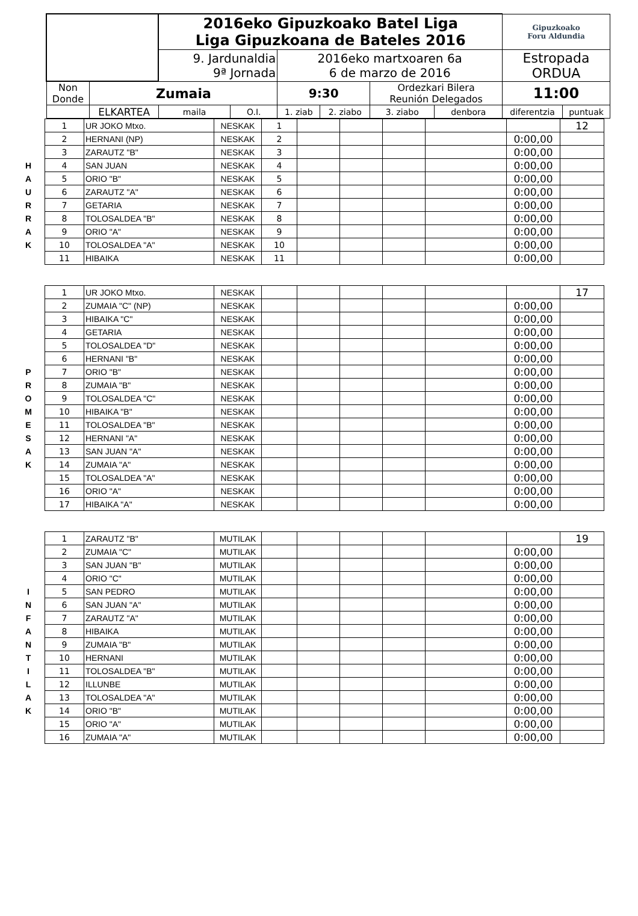| | | 2016eko Gipuzkoako Batel Liga Liga Gipuzkoana de Bateles 2016 | | | | | | Gipuzkoako Foru Aldundia | |
| | | 9. Jardunaldia 9ª Jornada | | 2016eko martxoaren 6a 6 de marzo de 2016 | | | | Estropada ORDUA | |
| Non Donde | Zumaia | | | 9:30 | | Ordezkari Bilera Reunión Delegados | | 11:00 | |
| | ELKARTEA | maila | O.I. | 1. ziab | 2. ziabo | 3. ziabo | denbora | diferentzia | puntuak |
| | 1 | UR JOKO Mtxo. | NESKAK | 1 | | | | | | 12 |
| | 2 | HERNANI (NP) | NESKAK | 2 | | | | | 0:00,00 | |
| | 3 | ZARAUTZ "B" | NESKAK | 3 | | | | | 0:00,00 | |
| H | 4 | SAN JUAN | NESKAK | 4 | | | | | 0:00,00 | |
| A | 5 | ORIO "B" | NESKAK | 5 | | | | | 0:00,00 | |
| U | 6 | ZARAUTZ "A" | NESKAK | 6 | | | | | 0:00,00 | |
| R | 7 | GETARIA | NESKAK | 7 | | | | | 0:00,00 | |
| R | 8 | TOLOSALDEA "B" | NESKAK | 8 | | | | | 0:00,00 | |
| A | 9 | ORIO "A" | NESKAK | 9 | | | | | 0:00,00 | |
| K | 10 | TOLOSALDEA "A" | NESKAK | 10 | | | | | 0:00,00 | |
| | 11 | HIBAIKA | NESKAK | 11 | | | | | 0:00,00 | |
| | 1 | UR JOKO Mtxo. | NESKAK | | | | | | | 17 |
| | 2 | ZUMAIA "C" (NP) | NESKAK | | | | | | 0:00,00 | |
| | 3 | HIBAIKA "C" | NESKAK | | | | | | 0:00,00 | |
| | 4 | GETARIA | NESKAK | | | | | | 0:00,00 | |
| | 5 | TOLOSALDEA "D" | NESKAK | | | | | | 0:00,00 | |
| | 6 | HERNANI "B" | NESKAK | | | | | | 0:00,00 | |
| P | 7 | ORIO "B" | NESKAK | | | | | | 0:00,00 | |
| R | 8 | ZUMAIA "B" | NESKAK | | | | | | 0:00,00 | |
| O | 9 | TOLOSALDEA "C" | NESKAK | | | | | | 0:00,00 | |
| M | 10 | HIBAIKA "B" | NESKAK | | | | | | 0:00,00 | |
| E | 11 | TOLOSALDEA "B" | NESKAK | | | | | | 0:00,00 | |
| S | 12 | HERNANI "A" | NESKAK | | | | | | 0:00,00 | |
| A | 13 | SAN JUAN "A" | NESKAK | | | | | | 0:00,00 | |
| K | 14 | ZUMAIA "A" | NESKAK | | | | | | 0:00,00 | |
| | 15 | TOLOSALDEA "A" | NESKAK | | | | | | 0:00,00 | |
| | 16 | ORIO "A" | NESKAK | | | | | | 0:00,00 | |
| | 17 | HIBAIKA "A" | NESKAK | | | | | | 0:00,00 | |
| | 1 | ZARAUTZ "B" | MUTILAK | | | | | | | 19 |
| | 2 | ZUMAIA "C" | MUTILAK | | | | | | 0:00,00 | |
| | 3 | SAN JUAN "B" | MUTILAK | | | | | | 0:00,00 | |
| | 4 | ORIO "C" | MUTILAK | | | | | | 0:00,00 | |
| I | 5 | SAN PEDRO | MUTILAK | | | | | | 0:00,00 | |
| N | 6 | SAN JUAN "A" | MUTILAK | | | | | | 0:00,00 | |
| F | 7 | ZARAUTZ "A" | MUTILAK | | | | | | 0:00,00 | |
| A | 8 | HIBAIKA | MUTILAK | | | | | | 0:00,00 | |
| N | 9 | ZUMAIA "B" | MUTILAK | | | | | | 0:00,00 | |
| T | 10 | HERNANI | MUTILAK | | | | | | 0:00,00 | |
| I | 11 | TOLOSALDEA "B" | MUTILAK | | | | | | 0:00,00 | |
| L | 12 | ILLUNBE | MUTILAK | | | | | | 0:00,00 | |
| A | 13 | TOLOSALDEA "A" | MUTILAK | | | | | | 0:00,00 | |
| K | 14 | ORIO "B" | MUTILAK | | | | | | 0:00,00 | |
| | 15 | ORIO "A" | MUTILAK | | | | | | 0:00,00 | |
| | 16 | ZUMAIA "A" | MUTILAK | | | | | | 0:00,00 | |